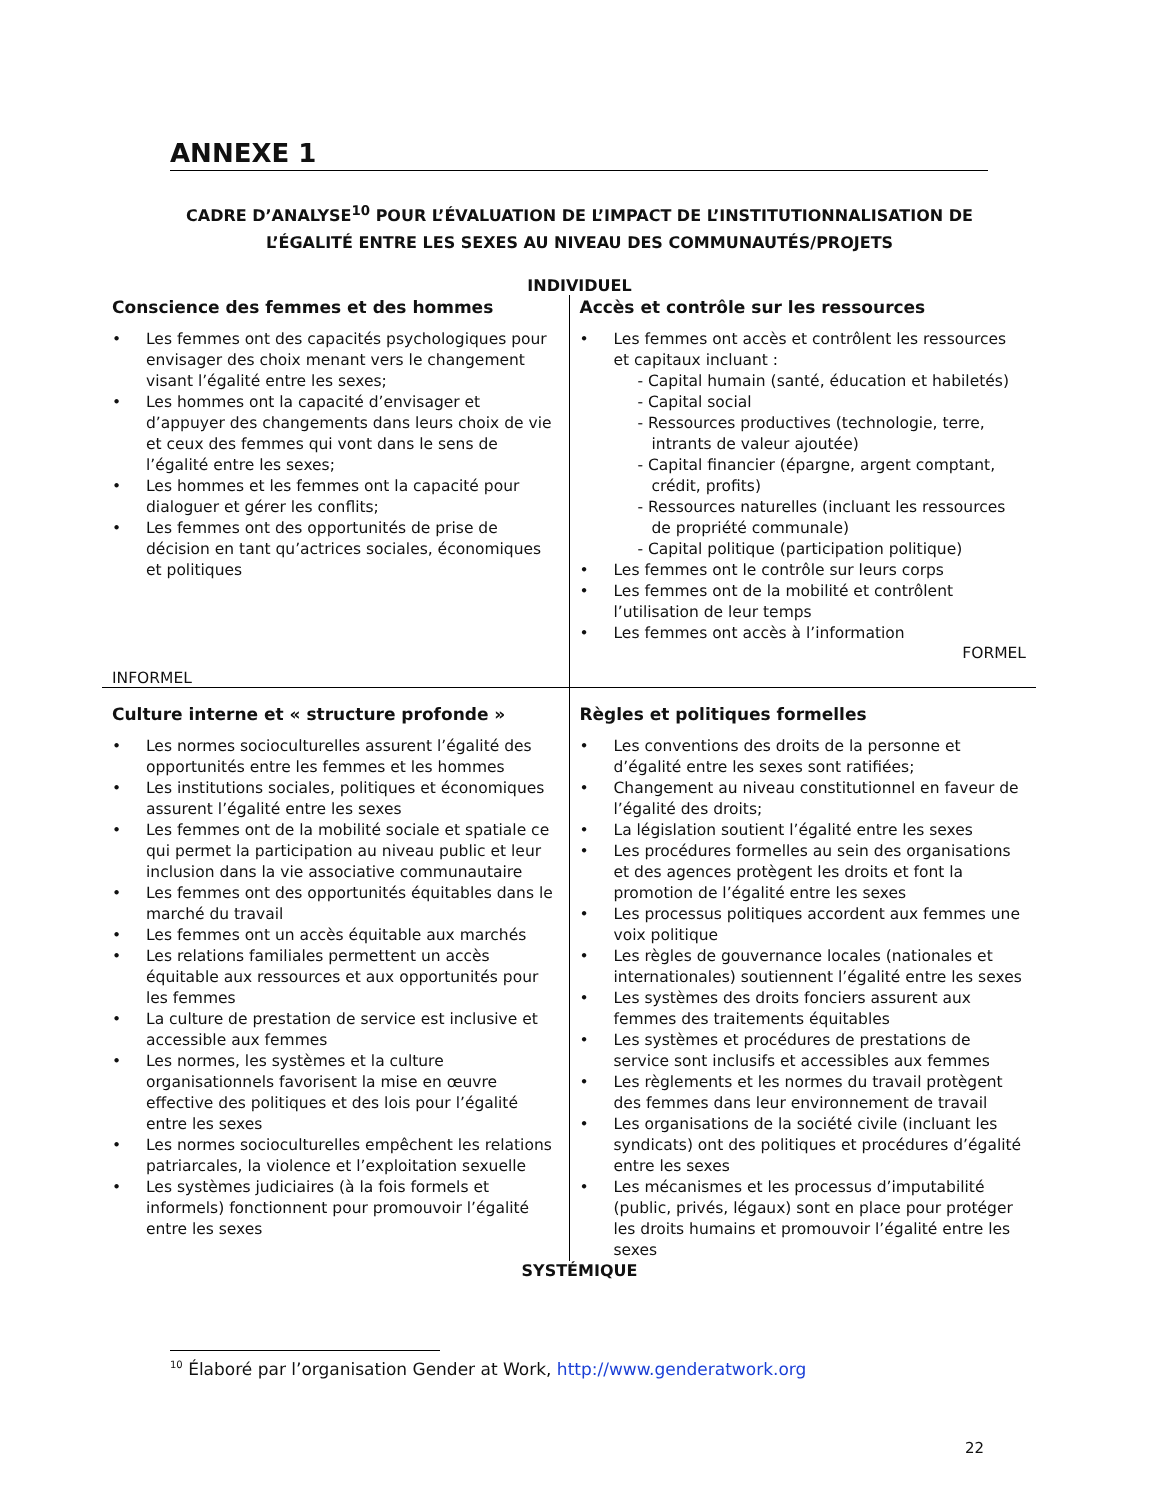ANNEXE 1
CADRE D’ANALYSE<sup>10</sup> POUR L’ÉVALUATION DE L’IMPACT DE L’INSTITUTIONNALISATION DE
L’ÉGALITÉ ENTRE LES SEXES AU NIVEAU DES COMMUNAUTÉS/PROJETS
INDIVIDUEL
| Conscience des femmes et des hommes • Les femmes ont des capacités psychologiques pour envisager des choix menant vers le changement visant l’égalité entre les sexes; • Les hommes ont la capacité d’envisager et d’appuyer des changements dans leurs choix de vie et ceux des femmes qui vont dans le sens de l’égalité entre les sexes; • Les hommes et les femmes ont la capacité pour dialoguer et gérer les conflits; • Les femmes ont des opportunités de prise de décision en tant qu’actrices sociales, économiques et politiques INFORMEL | Accès et contrôle sur les ressources • Les femmes ont accès et contrôlent les ressources et capitaux incluant : - Capital humain (santé, éducation et habiletés) - Capital social - Ressources productives (technologie, terre, intrants de valeur ajoutée) - Capital financier (épargne, argent comptant, crédit, profits) - Ressources naturelles (incluant les ressources de propriété communale) - Capital politique (participation politique) • Les femmes ont le contrôle sur leurs corps • Les femmes ont de la mobilité et contrôlent l’utilisation de leur temps • Les femmes ont accès à l’information FORMEL |
| Culture interne et « structure profonde » • Les normes socioculturelles assurent l’égalité des opportunités entre les femmes et les hommes • Les institutions sociales, politiques et économiques assurent l’égalité entre les sexes • Les femmes ont de la mobilité sociale et spatiale ce qui permet la participation au niveau public et leur inclusion dans la vie associative communautaire • Les femmes ont des opportunités équitables dans le marché du travail • Les femmes ont un accès équitable aux marchés • Les relations familiales permettent un accès équitable aux ressources et aux opportunités pour les femmes • La culture de prestation de service est inclusive et accessible aux femmes • Les normes, les systèmes et la culture organisationnels favorisent la mise en œuvre effective des politiques et des lois pour l’égalité entre les sexes • Les normes socioculturelles empêchent les relations patriarcales, la violence et l’exploitation sexuelle • Les systèmes judiciaires (à la fois formels et informels) fonctionnent pour promouvoir l’égalité entre les sexes | Règles et politiques formelles • Les conventions des droits de la personne et d’égalité entre les sexes sont ratifiées; • Changement au niveau constitutionnel en faveur de l’égalité des droits; • La législation soutient l’égalité entre les sexes • Les procédures formelles au sein des organisations et des agences protègent les droits et font la promotion de l’égalité entre les sexes • Les processus politiques accordent aux femmes une voix politique • Les règles de gouvernance locales (nationales et internationales) soutiennent l’égalité entre les sexes • Les systèmes des droits fonciers assurent aux femmes des traitements équitables • Les systèmes et procédures de prestations de service sont inclusifs et accessibles aux femmes • Les règlements et les normes du travail protègent des femmes dans leur environnement de travail • Les organisations de la société civile (incluant les syndicats) ont des politiques et procédures d’égalité entre les sexes • Les mécanismes et les processus d’imputabilité (public, privés, légaux) sont en place pour protéger les droits humains et promouvoir l’égalité entre les sexes |
SYSTÉMIQUE
<sup>10</sup> Élaboré par l’organisation Gender at Work, http://www.genderatwork.org
22